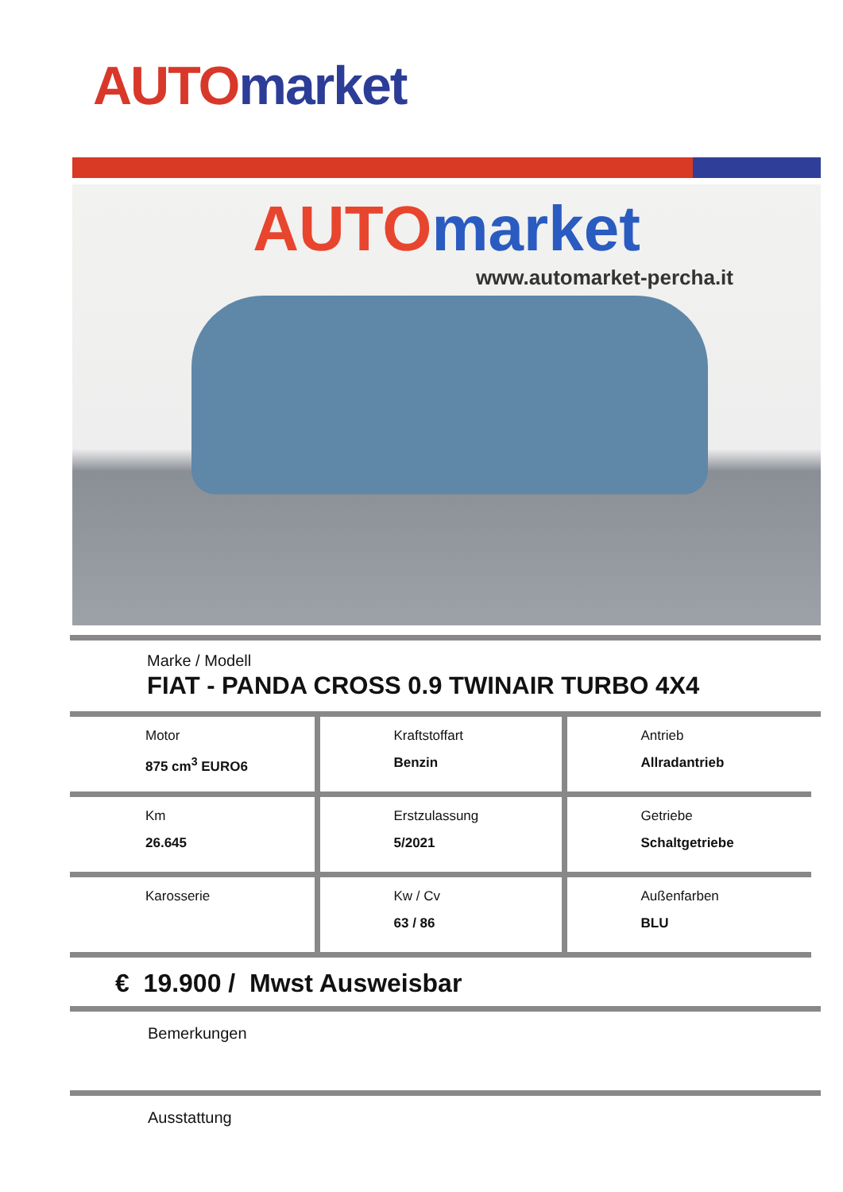AUTO market
AUTOmarket
www.automarket-percha.it
Marke / Modell
FIAT - PANDA CROSS 0.9 TWINAIR TURBO 4X4
| Motor 875 cm<sup>3</sup> EURO6 | Kraftstoffart Benzin | Antrieb Allradantrieb |
| Km 26.645 | Erstzulassung 5/2021 | Getriebe Schaltgetriebe |
| Karosserie | Kw / Cv 63 / 86 | Außenfarben BLU |
€ 19.900 / Mwst Ausweisbar
Bemerkungen
Ausstattung